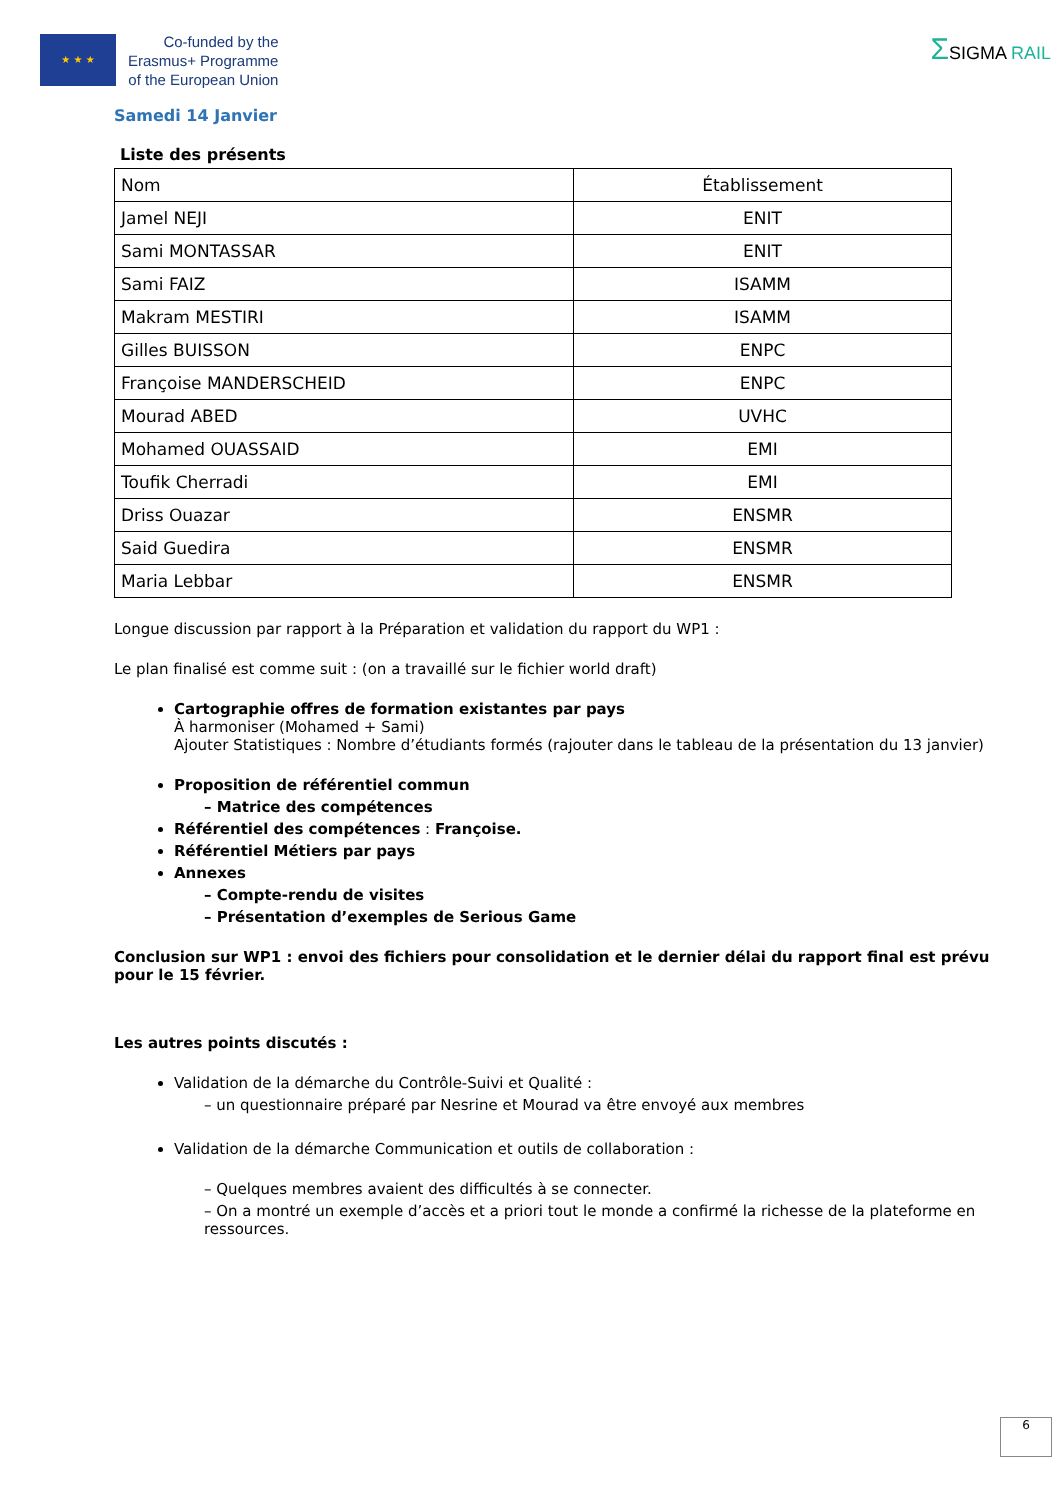★ ★ ★
Co-funded by the
Erasmus+ Programme
of the European Union
ΣSIGMA RAIL
Samedi 14 Janvier
Liste des présents
| Nom | Établissement |
| Jamel NEJI | ENIT |
| Sami MONTASSAR | ENIT |
| Sami FAIZ | ISAMM |
| Makram MESTIRI | ISAMM |
| Gilles BUISSON | ENPC |
| Françoise MANDERSCHEID | ENPC |
| Mourad ABED | UVHC |
| Mohamed OUASSAID | EMI |
| Toufik Cherradi | EMI |
| Driss Ouazar | ENSMR |
| Said Guedira | ENSMR |
| Maria Lebbar | ENSMR |
Longue discussion par rapport à la Préparation et validation du rapport du WP1 :
Le plan finalisé est comme suit : (on a travaillé sur le fichier world draft)
Cartographie offres de formation existantes par pays
À harmoniser (Mohamed + Sami)
Ajouter Statistiques : Nombre d’étudiants formés (rajouter dans le tableau de la présentation du 13 janvier)
Proposition de référentiel commun
– Matrice des compétences
Référentiel des compétences : Françoise.
Référentiel Métiers par pays
Annexes
– Compte-rendu de visites
– Présentation d’exemples de Serious Game
Conclusion sur WP1 : envoi des fichiers pour consolidation et le dernier délai du rapport final est prévu pour le 15 février.
Les autres points discutés :
Validation de la démarche du Contrôle-Suivi et Qualité :
– un questionnaire préparé par Nesrine et Mourad va être envoyé aux membres
Validation de la démarche Communication et outils de collaboration :
– Quelques membres avaient des difficultés à se connecter.
– On a montré un exemple d’accès et a priori tout le monde a confirmé la richesse de la plateforme en ressources.
6